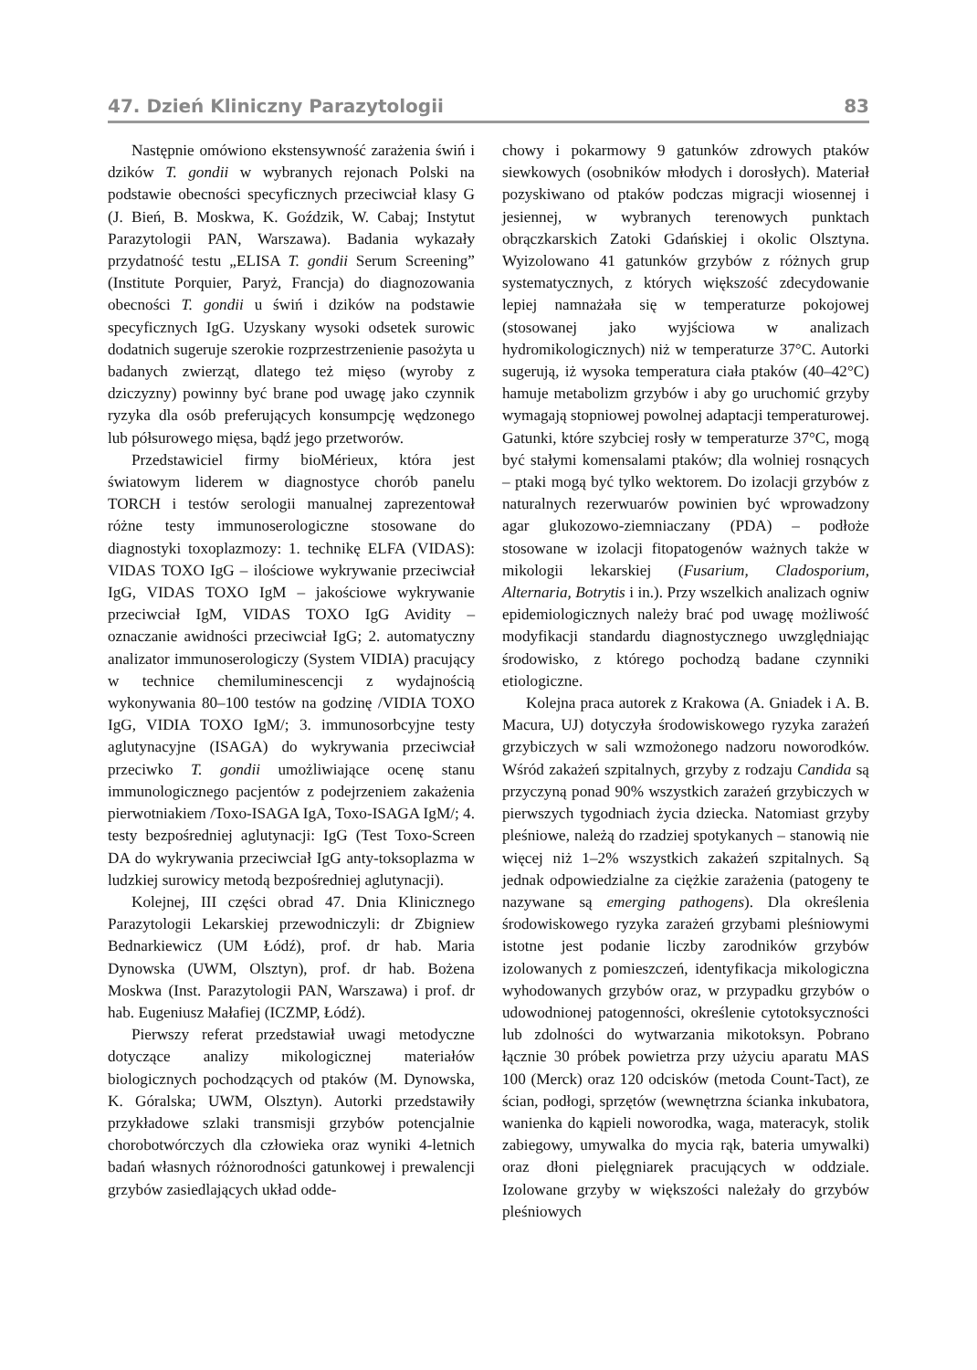47. Dzień Kliniczny Parazytologii 83
Następnie omówiono ekstensywność zarażenia świń i dzików T. gondii w wybranych rejonach Polski na podstawie obecności specyficznych przeciwciał klasy G (J. Bień, B. Moskwa, K. Goździk, W. Cabaj; Instytut Parazytologii PAN, Warszawa). Badania wykazały przydatność testu „ELISA T. gondii Serum Screening” (Institute Porquier, Paryż, Francja) do diagnozowania obecności T. gondii u świń i dzików na podstawie specyficznych IgG. Uzyskany wysoki odsetek surowic dodatnich sugeruje szerokie rozprzestrzenienie pasożyta u badanych zwierząt, dlatego też mięso (wyroby z dziczyzny) powinny być brane pod uwagę jako czynnik ryzyka dla osób preferujących konsumpcję wędzonego lub półsurowego mięsa, bądź jego przetworów.
Przedstawiciel firmy bioMérieux, która jest światowym liderem w diagnostyce chorób panelu TORCH i testów serologii manualnej zaprezentował różne testy immunoserologiczne stosowane do diagnostyki toxoplazmozy: 1. technikę ELFA (VIDAS): VIDAS TOXO IgG – ilościowe wykrywanie przeciwciał IgG, VIDAS TOXO IgM – jakościowe wykrywanie przeciwciał IgM, VIDAS TOXO IgG Avidity – oznaczanie awidności przeciwciał IgG; 2. automatyczny analizator immunoserologiczy (System VIDIA) pracujący w technice chemiluminescencji z wydajnością wykonywania 80–100 testów na godzinę /VIDIA TOXO IgG, VIDIA TOXO IgM/; 3. immunosorbcyjne testy aglutynacyjne (ISAGA) do wykrywania przeciwciał przeciwko T. gondii umożliwiające ocenę stanu immunologicznego pacjentów z podejrzeniem zakażenia pierwotniakiem /Toxo-ISAGA IgA, Toxo-ISAGA IgM/; 4. testy bezpośredniej aglutynacji: IgG (Test Toxo-Screen DA do wykrywania przeciwciał IgG anty-toksoplazma w ludzkiej surowicy metodą bezpośredniej aglutynacji).
Kolejnej, III części obrad 47. Dnia Klinicznego Parazytologii Lekarskiej przewodniczyli: dr Zbigniew Bednarkiewicz (UM Łódź), prof. dr hab. Maria Dynowska (UWM, Olsztyn), prof. dr hab. Bożena Moskwa (Inst. Parazytologii PAN, Warszawa) i prof. dr hab. Eugeniusz Małafiej (ICZMP, Łódź).
Pierwszy referat przedstawiał uwagi metodyczne dotyczące analizy mikologicznej materiałów biologicznych pochodzących od ptaków (M. Dynowska, K. Góralska; UWM, Olsztyn). Autorki przedstawiły przykładowe szlaki transmisji grzybów potencjalnie chorobotwórczych dla człowieka oraz wyniki 4-letnich badań własnych różnorodności gatunkowej i prewalencji grzybów zasiedlających układ odde-
chowy i pokarmowy 9 gatunków zdrowych ptaków siewkowych (osobników młodych i dorosłych). Materiał pozyskiwano od ptaków podczas migracji wiosennej i jesiennej, w wybranych terenowych punktach obrączkarskich Zatoki Gdańskiej i okolic Olsztyna. Wyizolowano 41 gatunków grzybów z różnych grup systematycznych, z których większość zdecydowanie lepiej namnażała się w temperaturze pokojowej (stosowanej jako wyjściowa w analizach hydromikologicznych) niż w temperaturze 37°C. Autorki sugerują, iż wysoka temperatura ciała ptaków (40–42°C) hamuje metabolizm grzybów i aby go uruchomić grzyby wymagają stopniowej powolnej adaptacji temperaturowej. Gatunki, które szybciej rosły w temperaturze 37°C, mogą być stałymi komensalami ptaków; dla wolniej rosnących – ptaki mogą być tylko wektorem. Do izolacji grzybów z naturalnych rezerwuarów powinien być wprowadzony agar glukozowo-ziemniaczany (PDA) – podłoże stosowane w izolacji fitopatogenów ważnych także w mikologii lekarskiej (Fusarium, Cladosporium, Alternaria, Botrytis i in.). Przy wszelkich analizach ogniw epidemiologicznych należy brać pod uwagę możliwość modyfikacji standardu diagnostycznego uwzględniając środowisko, z którego pochodzą badane czynniki etiologiczne.
Kolejna praca autorek z Krakowa (A. Gniadek i A. B. Macura, UJ) dotyczyła środowiskowego ryzyka zarażeń grzybiczych w sali wzmożonego nadzoru noworodków. Wśród zakażeń szpitalnych, grzyby z rodzaju Candida są przyczyną ponad 90% wszystkich zarażeń grzybiczych w pierwszych tygodniach życia dziecka. Natomiast grzyby pleśniowe, należą do rzadziej spotykanych – stanowią nie więcej niż 1–2% wszystkich zakażeń szpitalnych. Są jednak odpowiedzialne za ciężkie zarażenia (patogeny te nazywane są emerging pathogens). Dla określenia środowiskowego ryzyka zarażeń grzybami pleśniowymi istotne jest podanie liczby zarodników grzybów izolowanych z pomieszczeń, identyfikacja mikologiczna wyhodowanych grzybów oraz, w przypadku grzybów o udowodnionej patogenności, określenie cytotoksyczności lub zdolności do wytwarzania mikotoksyn. Pobrano łącznie 30 próbek powietrza przy użyciu aparatu MAS 100 (Merck) oraz 120 odcisków (metoda Count-Tact), ze ścian, podłogi, sprzętów (wewnętrzna ścianka inkubatora, wanienka do kąpieli noworodka, waga, materacyk, stolik zabiegowy, umywalka do mycia rąk, bateria umywalki) oraz dłoni pielęgniarek pracujących w oddziale. Izolowane grzyby w większości należały do grzybów pleśniowych